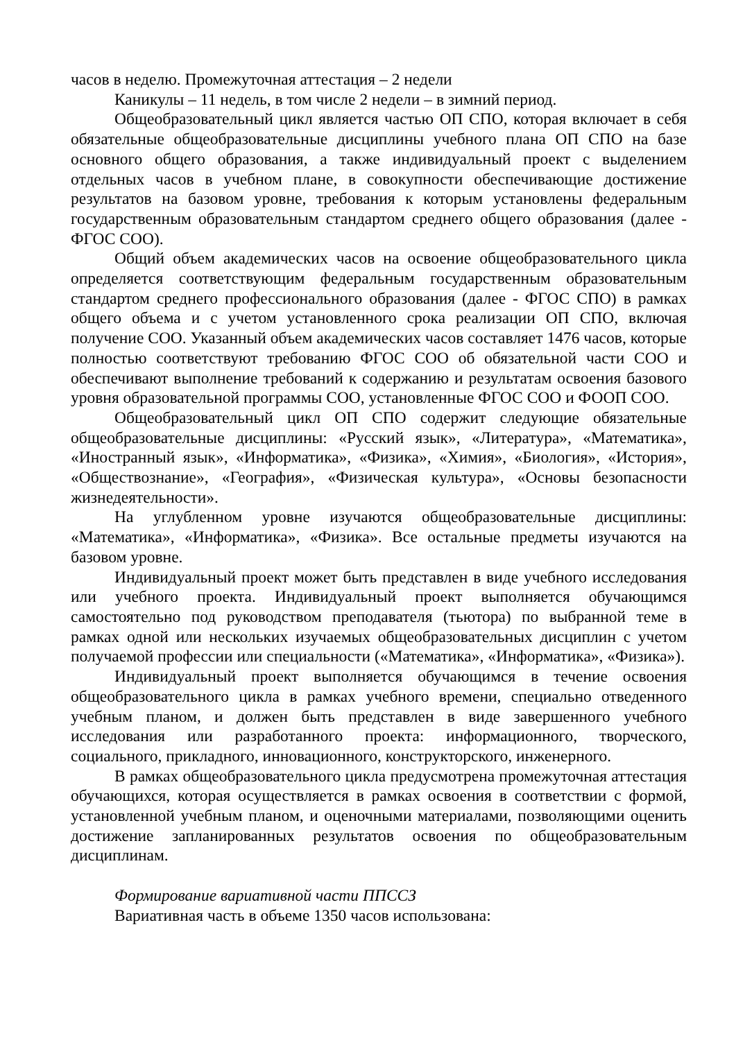часов в неделю. Промежуточная аттестация – 2 недели
Каникулы – 11 недель, в том числе 2 недели – в зимний период.
Общеобразовательный цикл является частью ОП СПО, которая включает в себя обязательные общеобразовательные дисциплины учебного плана ОП СПО на базе основного общего образования, а также индивидуальный проект с выделением отдельных часов в учебном плане, в совокупности обеспечивающие достижение результатов на базовом уровне, требования к которым установлены федеральным государственным образовательным стандартом среднего общего образования (далее - ФГОС СОО).
Общий объем академических часов на освоение общеобразовательного цикла определяется соответствующим федеральным государственным образовательным стандартом среднего профессионального образования (далее - ФГОС СПО) в рамках общего объема и с учетом установленного срока реализации ОП СПО, включая получение СОО. Указанный объем академических часов составляет 1476 часов, которые полностью соответствуют требованию ФГОС СОО об обязательной части СОО и обеспечивают выполнение требований к содержанию и результатам освоения базового уровня образовательной программы СОО, установленные ФГОС СОО и ФООП СОО.
Общеобразовательный цикл ОП СПО содержит следующие обязательные общеобразовательные дисциплины: «Русский язык», «Литература», «Математика», «Иностранный язык», «Информатика», «Физика», «Химия», «Биология», «История», «Обществознание», «География», «Физическая культура», «Основы безопасности жизнедеятельности».
На углубленном уровне изучаются общеобразовательные дисциплины: «Математика», «Информатика», «Физика». Все остальные предметы изучаются на базовом уровне.
Индивидуальный проект может быть представлен в виде учебного исследования или учебного проекта. Индивидуальный проект выполняется обучающимся самостоятельно под руководством преподавателя (тьютора) по выбранной теме в рамках одной или нескольких изучаемых общеобразовательных дисциплин с учетом получаемой профессии или специальности («Математика», «Информатика», «Физика»).
Индивидуальный проект выполняется обучающимся в течение освоения общеобразовательного цикла в рамках учебного времени, специально отведенного учебным планом, и должен быть представлен в виде завершенного учебного исследования или разработанного проекта: информационного, творческого, социального, прикладного, инновационного, конструкторского, инженерного.
В рамках общеобразовательного цикла предусмотрена промежуточная аттестация обучающихся, которая осуществляется в рамках освоения в соответствии с формой, установленной учебным планом, и оценочными материалами, позволяющими оценить достижение запланированных результатов освоения по общеобразовательным дисциплинам.
Формирование вариативной части ППССЗ
Вариативная часть в объеме 1350 часов использована: